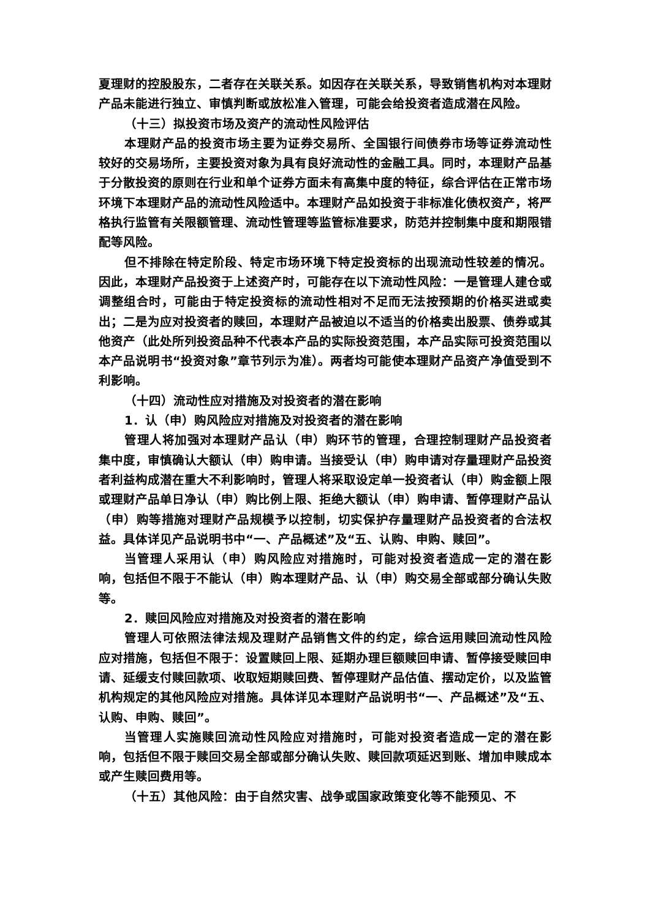夏理财的控股股东，二者存在关联关系。如因存在关联关系，导致销售机构对本理财产品未能进行独立、审慎判断或放松准入管理，可能会给投资者造成潜在风险。
（十三）拟投资市场及资产的流动性风险评估
本理财产品的投资市场主要为证券交易所、全国银行间债券市场等证券流动性较好的交易场所，主要投资对象为具有良好流动性的金融工具。同时，本理财产品基于分散投资的原则在行业和单个证券方面未有高集中度的特征，综合评估在正常市场环境下本理财产品的流动性风险适中。本理财产品如投资于非标准化债权资产，将严格执行监管有关限额管理、流动性管理等监管标准要求，防范并控制集中度和期限错配等风险。
但不排除在特定阶段、特定市场环境下特定投资标的出现流动性较差的情况。因此，本理财产品投资于上述资产时，可能存在以下流动性风险：一是管理人建仓或调整组合时，可能由于特定投资标的流动性相对不足而无法按预期的价格买进或卖出；二是为应对投资者的赎回，本理财产品被迫以不适当的价格卖出股票、债券或其他资产（此处所列投资品种不代表本产品的实际投资范围，本产品实际可投资范围以本产品说明书“投资对象”章节列示为准）。两者均可能使本理财产品资产净值受到不利影响。
（十四）流动性应对措施及对投资者的潜在影响
1．认（申）购风险应对措施及对投资者的潜在影响
管理人将加强对本理财产品认（申）购环节的管理，合理控制理财产品投资者集中度，审慎确认大额认（申）购申请。当接受认（申）购申请对存量理财产品投资者利益构成潜在重大不利影响时，管理人将采取设定单一投资者认（申）购金额上限或理财产品单日净认（申）购比例上限、拒绝大额认（申）购申请、暂停理财产品认（申）购等措施对理财产品规模予以控制，切实保护存量理财产品投资者的合法权益。具体详见产品说明书中“一、产品概述”及“五、认购、申购、赎回”。
当管理人采用认（申）购风险应对措施时，可能对投资者造成一定的潜在影响，包括但不限于不能认（申）购本理财产品、认（申）购交易全部或部分确认失败等。
2．赎回风险应对措施及对投资者的潜在影响
管理人可依照法律法规及理财产品销售文件的约定，综合运用赎回流动性风险应对措施，包括但不限于：设置赎回上限、延期办理巨额赎回申请、暂停接受赎回申请、延缓支付赎回款项、收取短期赎回费、暂停理财产品估值、摆动定价，以及监管机构规定的其他风险应对措施。具体详见本理财产品说明书“一、产品概述”及“五、认购、申购、赎回”。
当管理人实施赎回流动性风险应对措施时，可能对投资者造成一定的潜在影响，包括但不限于赎回交易全部或部分确认失败、赎回款项延迟到账、增加申赎成本或产生赎回费用等。
（十五）其他风险：由于自然灾害、战争或国家政策变化等不能预见、不